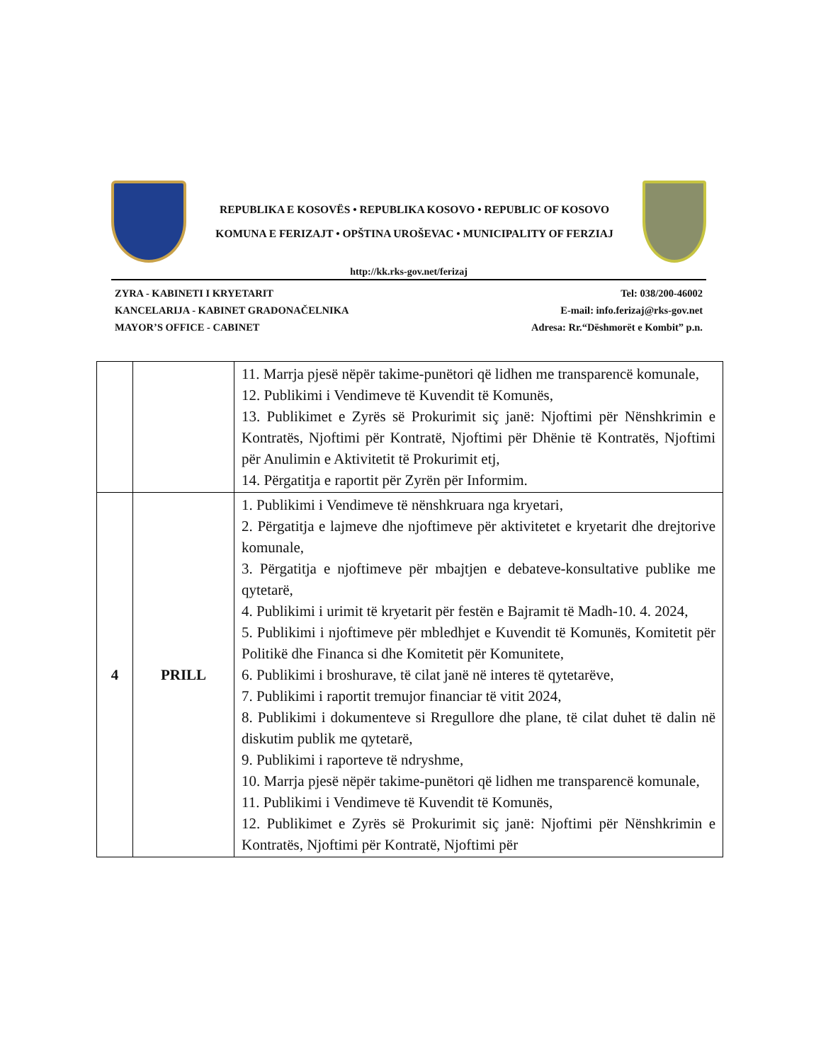REPUBLIKA E KOSOVËS • REPUBLIKA KOSOVO • REPUBLIC OF KOSOVO
KOMUNA E FERIZAJT • OPŠTINA UROŠEVAC • MUNICIPALITY OF FERZIAJ
http://kk.rks-gov.net/ferizaj
ZYRA - KABINETI I KRYETARIT
KANCELARIJA - KABINET GRADONAČELNIKA
MAYOR’S OFFICE - CABINET
Tel: 038/200-46002
E-mail: info.ferizaj@rks-gov.net
Adresa: Rr.“Dëshmorët e Kombit” p.n.
| | | 11. Marrja pjesë nëpër takime-punëtori që lidhen me transparencë komunale, 12. Publikimi i Vendimeve të Kuvendit të Komunës, 13. Publikimet e Zyrës së Prokurimit siç janë: Njoftimi për Nënshkrimin e Kontratës, Njoftimi për Kontratë, Njoftimi për Dhënie të Kontratës, Njoftimi për Anulimin e Aktivitetit të Prokurimit etj, 14. Përgatitja e raportit për Zyrën për Informim. |
| 4 | PRILL | 1. Publikimi i Vendimeve të nënshkruara nga kryetari, 2. Përgatitja e lajmeve dhe njoftimeve për aktivitetet e kryetarit dhe drejtorive komunale, 3. Përgatitja e njoftimeve për mbajtjen e debateve-konsultative publike me qytetarë, 4. Publikimi i urimit të kryetarit për festën e Bajramit të Madh-10. 4. 2024, 5. Publikimi i njoftimeve për mbledhjet e Kuvendit të Komunës, Komitetit për Politikë dhe Financa si dhe Komitetit për Komunitete, 6. Publikimi i broshurave, të cilat janë në interes të qytetarëve, 7. Publikimi i raportit tremujor financiar të vitit 2024, 8. Publikimi i dokumenteve si Rregullore dhe plane, të cilat duhet të dalin në diskutim publik me qytetarë, 9. Publikimi i raporteve të ndryshme, 10. Marrja pjesë nëpër takime-punëtori që lidhen me transparencë komunale, 11. Publikimi i Vendimeve të Kuvendit të Komunës, 12. Publikimet e Zyrës së Prokurimit siç janë: Njoftimi për Nënshkrimin e Kontratës, Njoftimi për Kontratë, Njoftimi për |